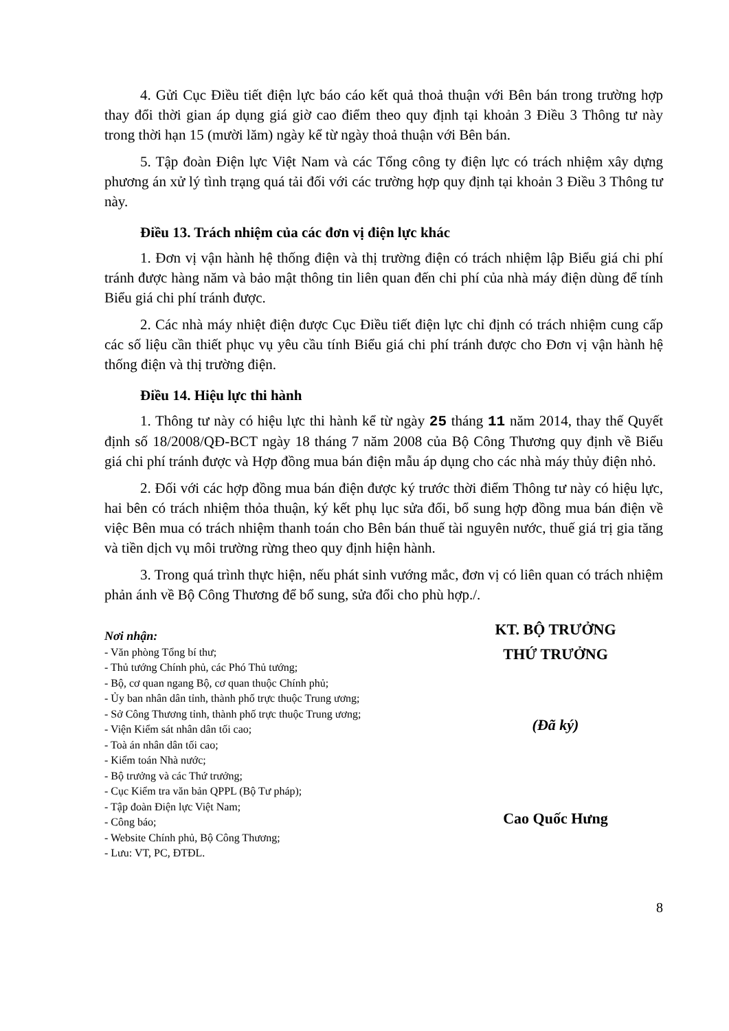4. Gửi Cục Điều tiết điện lực báo cáo kết quả thoả thuận với Bên bán trong trường hợp thay đổi thời gian áp dụng giá giờ cao điểm theo quy định tại khoản 3 Điều 3 Thông tư này trong thời hạn 15 (mười lăm) ngày kể từ ngày thoả thuận với Bên bán.
5. Tập đoàn Điện lực Việt Nam và các Tổng công ty điện lực có trách nhiệm xây dựng phương án xử lý tình trạng quá tải đối với các trường hợp quy định tại khoản 3 Điều 3 Thông tư này.
Điều 13. Trách nhiệm của các đơn vị điện lực khác
1. Đơn vị vận hành hệ thống điện và thị trường điện có trách nhiệm lập Biểu giá chi phí tránh được hàng năm và bảo mật thông tin liên quan đến chi phí của nhà máy điện dùng để tính Biểu giá chi phí tránh được.
2. Các nhà máy nhiệt điện được Cục Điều tiết điện lực chỉ định có trách nhiệm cung cấp các số liệu cần thiết phục vụ yêu cầu tính Biểu giá chi phí tránh được cho Đơn vị vận hành hệ thống điện và thị trường điện.
Điều 14. Hiệu lực thi hành
1. Thông tư này có hiệu lực thi hành kể từ ngày 25 tháng 11 năm 2014, thay thế Quyết định số 18/2008/QĐ-BCT ngày 18 tháng 7 năm 2008 của Bộ Công Thương quy định về Biểu giá chi phí tránh được và Hợp đồng mua bán điện mẫu áp dụng cho các nhà máy thủy điện nhỏ.
2. Đối với các hợp đồng mua bán điện được ký trước thời điểm Thông tư này có hiệu lực, hai bên có trách nhiệm thỏa thuận, ký kết phụ lục sửa đổi, bổ sung hợp đồng mua bán điện về việc Bên mua có trách nhiệm thanh toán cho Bên bán thuế tài nguyên nước, thuế giá trị gia tăng và tiền dịch vụ môi trường rừng theo quy định hiện hành.
3. Trong quá trình thực hiện, nếu phát sinh vướng mắc, đơn vị có liên quan có trách nhiệm phản ánh về Bộ Công Thương để bổ sung, sửa đổi cho phù hợp./.
Nơi nhận:
- Văn phòng Tổng bí thư;
- Thủ tướng Chính phủ, các Phó Thủ tướng;
- Bộ, cơ quan ngang Bộ, cơ quan thuộc Chính phủ;
- Ủy ban nhân dân tỉnh, thành phố trực thuộc Trung ương;
- Sở Công Thương tỉnh, thành phố trực thuộc Trung ương;
- Viện Kiểm sát nhân dân tối cao;
- Toà án nhân dân tối cao;
- Kiểm toán Nhà nước;
- Bộ trưởng và các Thứ trưởng;
- Cục Kiểm tra văn bản QPPL (Bộ Tư pháp);
- Tập đoàn Điện lực Việt Nam;
- Công báo;
- Website Chính phủ, Bộ Công Thương;
- Lưu: VT, PC, ĐTĐL.
KT. BỘ TRƯỞNG
THỨ TRƯỞNG
(Đã ký)
Cao Quốc Hưng
8